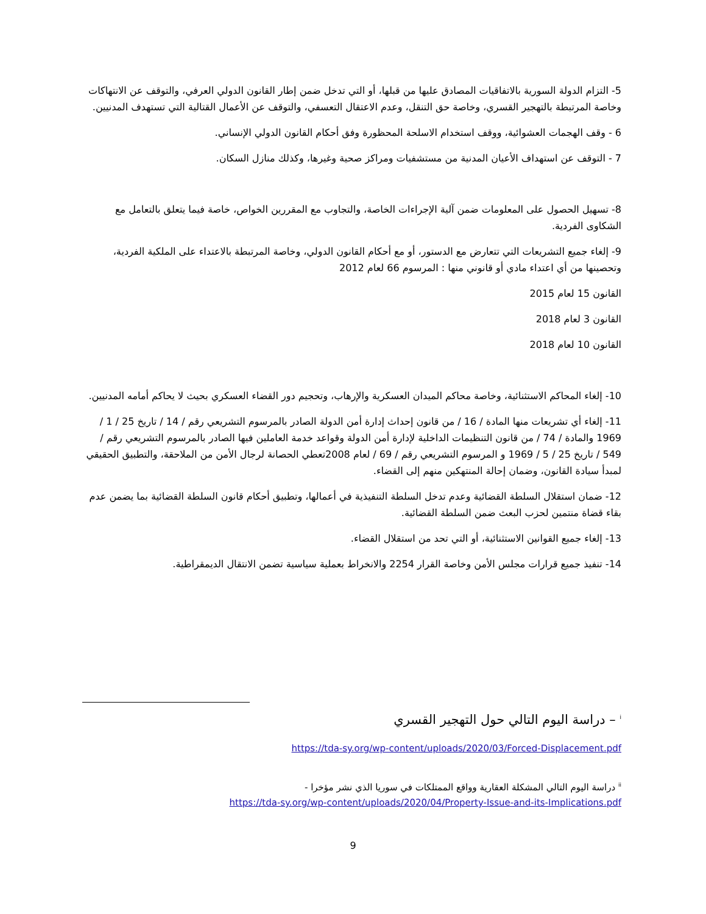5- التزام الدولة السورية بالاتفاقيات المصادق عليها من قبلها، أو التي تدخل ضمن إطار القانون الدولي العرفي، والتوقف عن الانتهاكات وخاصة المرتبطة بالتهجير القسري، وخاصة حق التنقل، وعدم الاعتقال التعسفي، والتوقف عن الأعمال القتالية التي تستهدف المدنيين.
6 - وقف الهجمات العشوائية، ووقف استخدام الاسلحة المحظورة وفق أحكام القانون الدولي الإنساني.
7 - التوقف عن استهداف الأعيان المدنية من مستشفيات ومراكز صحية وغيرها، وكذلك منازل السكان.
8- تسهيل الحصول على المعلومات ضمن آلية الإجراءات الخاصة، والتجاوب مع المقررين الخواص، خاصة فيما يتعلق بالتعامل مع الشكاوى الفردية.
9- إلغاء جميع التشريعات التي تتعارض مع الدستور، أو مع أحكام القانون الدولي، وخاصة المرتبطة بالاعتداء على الملكية الفردية، وتحصينها من أي اعتداء مادي أو قانوني منها : المرسوم 66 لعام 2012
القانون 15 لعام 2015
القانون 3 لعام 2018
القانون 10 لعام 2018
10- إلغاء المحاكم الاستثنائية، وخاصة محاكم الميدان العسكرية والإرهاب، وتحجيم دور القضاء العسكري بحيث لا يحاكم أمامه المدنيين.
11- إلغاء أي تشريعات منها المادة / 16 / من قانون إحداث إدارة أمن الدولة الصادر بالمرسوم التشريعي رقم / 14 / تاريخ 25 / 1 / 1969 والمادة / 74 / من قانون التنظيمات الداخلية لإدارة أمن الدولة وقواعد خدمة العاملين فيها الصادر بالمرسوم التشريعي رقم / 549 / تاريخ 25 / 5 / 1969 و المرسوم التشريعي رقم / 69 / لعام 2008تعطي الحصانة لرجال الأمن من الملاحقة، والتطبيق الحقيقي لمبدأ سيادة القانون، وضمان إحالة المنتهكين منهم إلى القضاء.
12- ضمان استقلال السلطة القضائية وعدم تدخل السلطة التنفيذية في أعمالها، وتطبيق أحكام قانون السلطة القضائية بما يضمن عدم بقاء قضاة منتمين لحزب البعث ضمن السلطة القضائية.
13- إلغاء جميع القوانين الاستثنائية، أو التي تحد من استقلال القضاء.
14- تنفيذ جميع قرارات مجلس الأمن وخاصة القرار 2254 والانخراط بعملية سياسية تضمن الانتقال الديمقراطية.
<sup>i</sup> – دراسة اليوم التالي حول التهجير القسري
https://tda-sy.org/wp-content/uploads/2020/03/Forced-Displacement.pdf
<sup>ii</sup> دراسة اليوم التالي المشكلة العقارية وواقع الممتلكات في سوريا الذي نشر مؤخرا -
https://tda-sy.org/wp-content/uploads/2020/04/Property-Issue-and-its-Implications.pdf
9